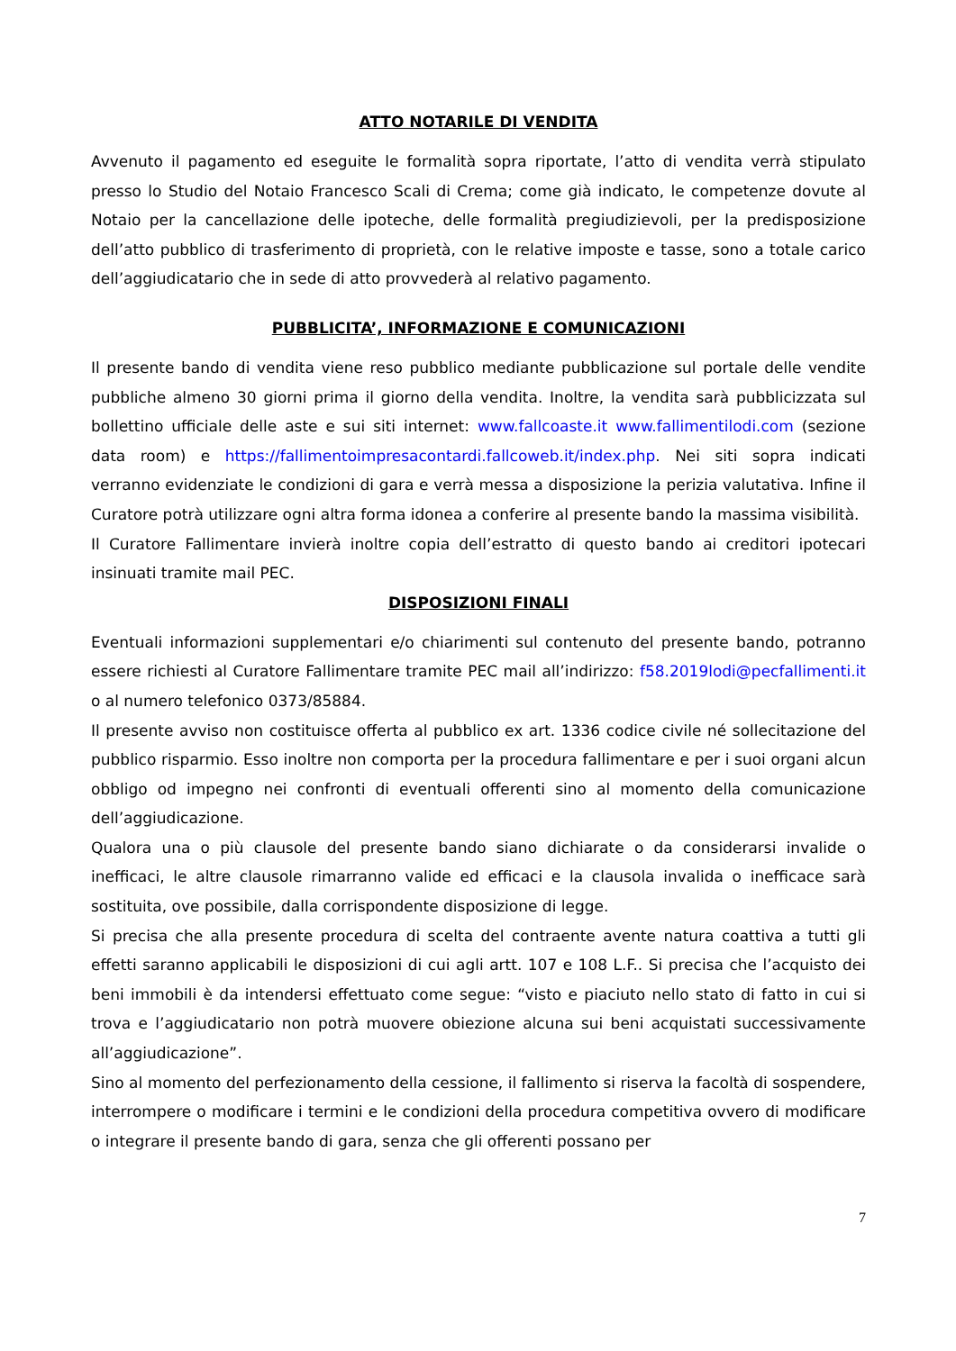ATTO NOTARILE DI VENDITA
Avvenuto il pagamento ed eseguite le formalità sopra riportate, l’atto di vendita verrà stipulato presso lo Studio del Notaio Francesco Scali di Crema; come già indicato, le competenze dovute al Notaio per la cancellazione delle ipoteche, delle formalità pregiudizievoli, per la predisposizione dell’atto pubblico di trasferimento di proprietà, con le relative imposte e tasse, sono a totale carico dell’aggiudicatario che in sede di atto provvederà al relativo pagamento.
PUBBLICITA’, INFORMAZIONE E COMUNICAZIONI
Il presente bando di vendita viene reso pubblico mediante pubblicazione sul portale delle vendite pubbliche almeno 30 giorni prima il giorno della vendita. Inoltre, la vendita sarà pubblicizzata sul bollettino ufficiale delle aste e sui siti internet: www.fallcoaste.it www.fallimentilodi.com (sezione data room) e https://fallimentoimpresacontardi.fallcoweb.it/index.php. Nei siti sopra indicati verranno evidenziate le condizioni di gara e verrà messa a disposizione la perizia valutativa. Infine il Curatore potrà utilizzare ogni altra forma idonea a conferire al presente bando la massima visibilità.
Il Curatore Fallimentare invierà inoltre copia dell’estratto di questo bando ai creditori ipotecari insinuati tramite mail PEC.
DISPOSIZIONI FINALI
Eventuali informazioni supplementari e/o chiarimenti sul contenuto del presente bando, potranno essere richiesti al Curatore Fallimentare tramite PEC mail all’indirizzo: f58.2019lodi@pecfallimenti.it o al numero telefonico 0373/85884.
Il presente avviso non costituisce offerta al pubblico ex art. 1336 codice civile né sollecitazione del pubblico risparmio. Esso inoltre non comporta per la procedura fallimentare e per i suoi organi alcun obbligo od impegno nei confronti di eventuali offerenti sino al momento della comunicazione dell’aggiudicazione.
Qualora una o più clausole del presente bando siano dichiarate o da considerarsi invalide o inefficaci, le altre clausole rimarranno valide ed efficaci e la clausola invalida o inefficace sarà sostituita, ove possibile, dalla corrispondente disposizione di legge.
Si precisa che alla presente procedura di scelta del contraente avente natura coattiva a tutti gli effetti saranno applicabili le disposizioni di cui agli artt. 107 e 108 L.F.. Si precisa che l’acquisto dei beni immobili è da intendersi effettuato come segue: “visto e piaciuto nello stato di fatto in cui si trova e l’aggiudicatario non potrà muovere obiezione alcuna sui beni acquistati successivamente all’aggiudicazione”.
Sino al momento del perfezionamento della cessione, il fallimento si riserva la facoltà di sospendere, interrompere o modificare i termini e le condizioni della procedura competitiva ovvero di modificare o integrare il presente bando di gara, senza che gli offerenti possano per
7